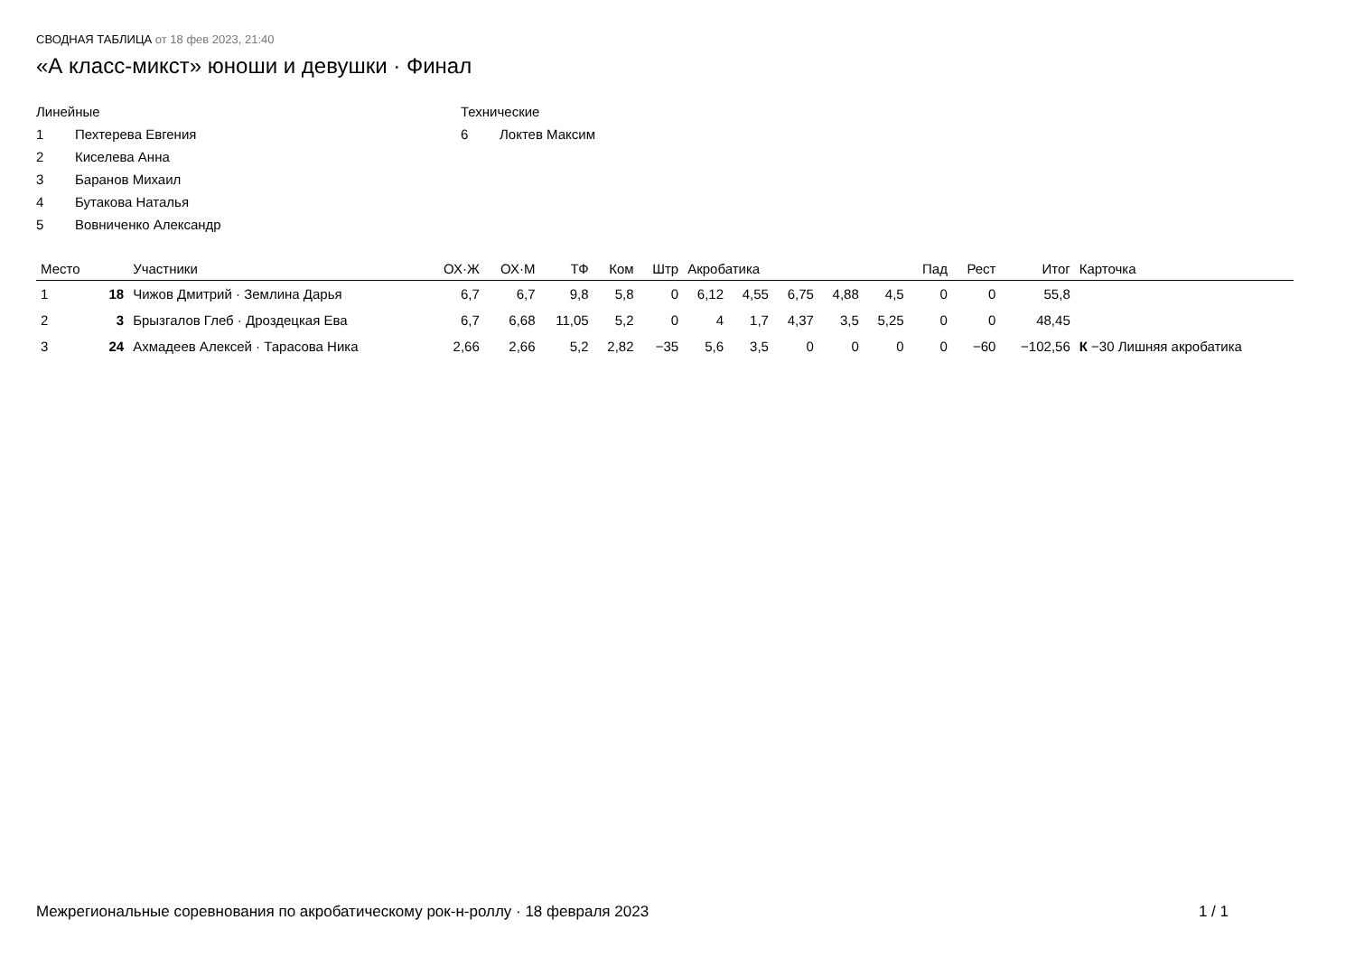СВОДНАЯ ТАБЛИЦА от 18 фев 2023, 21:40
«А класс-микст» юноши и девушки · Финал
Линейные
1 Пехтерева Евгения
2 Киселева Анна
3 Баранов Михаил
4 Бутакова Наталья
5 Вовниченко Александр
Технические
6 Локтев Максим
| Место | | Участники | ОХ·Ж | ОХ·М | ТФ | Ком | Штр | Акробатика | | | | | Пад | Рест | Итог | Карточка |
| --- | --- | --- | --- | --- | --- | --- | --- | --- | --- | --- | --- | --- | --- | --- | --- | --- |
| 1 | 18 | Чижов Дмитрий · Землина Дарья | 6,7 | 6,7 | 9,8 | 5,8 | 0 | 6,12 | 4,55 | 6,75 | 4,88 | 4,5 | 0 | 0 | 55,8 | |
| 2 | 3 | Брызгалов Глеб · Дроздецкая Ева | 6,7 | 6,68 | 11,05 | 5,2 | 0 | 4 | 1,7 | 4,37 | 3,5 | 5,25 | 0 | 0 | 48,45 | |
| 3 | 24 | Ахмадеев Алексей · Тарасова Ника | 2,66 | 2,66 | 5,2 | 2,82 | −35 | 5,6 | 3,5 | 0 | 0 | 0 | 0 | −60 | −102,56 | К −30 Лишняя акробатика |
Межрегиональные соревнования по акробатическому рок-н-роллу · 18 февраля 2023 1 / 1